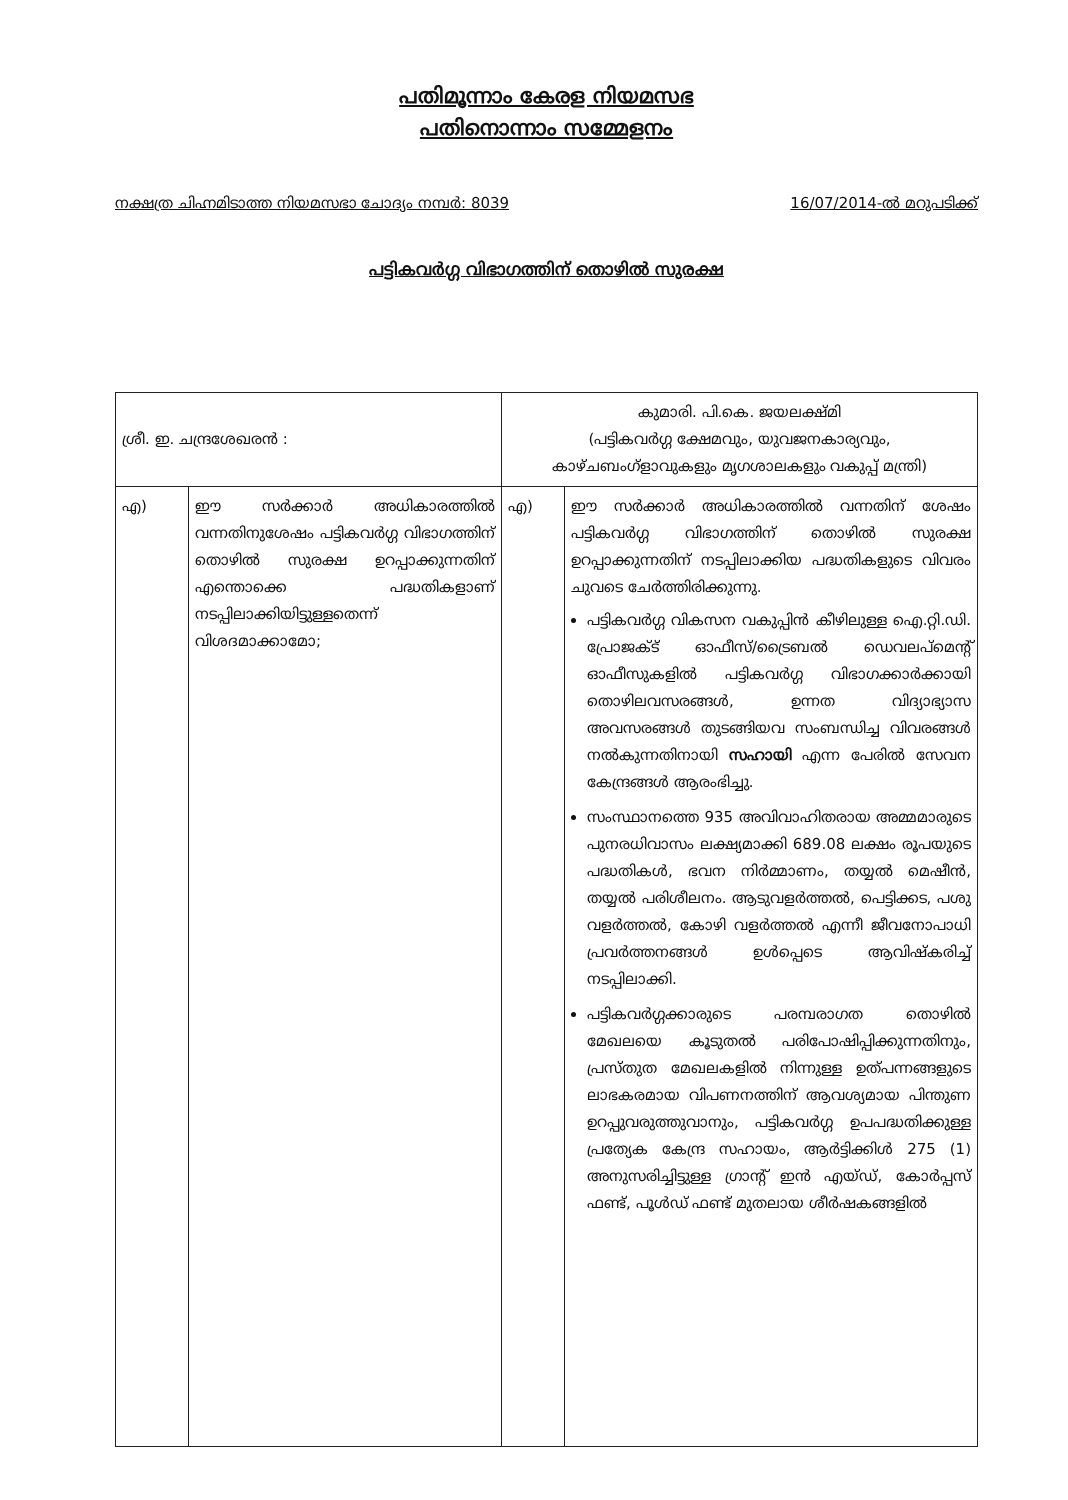പതിമൂന്നാം കേരള നിയമസഭ
പതിനൊന്നാം സമ്മേളനം
നക്ഷത്ര ചിഹ്നമിടാത്ത നിയമസഭാ ചോദ്യം നമ്പർ: 8039 16/07/2014-ൽ മറുപടിക്ക്
പട്ടികവർഗ്ഗ വിഭാഗത്തിന് തൊഴിൽ സുരക്ഷ
| ശ്രീ. ഇ. ചന്ദ്രശേഖരൻ : | | കുമാരി. പി.കെ. ജയലക്ഷ്മി (പട്ടികവർഗ്ഗ ക്ഷേമവും, യുവജനകാര്യവും, കാഴ്ചബംഗ്ളാവുകളും മൃഗശാലകളും വകുപ്പ് മന്ത്രി) | |
| എ) | ഈ സർക്കാർ അധികാരത്തിൽ വന്നതിനുശേഷം പട്ടികവർഗ്ഗ വിഭാഗത്തിന് തൊഴിൽ സുരക്ഷ ഉറപ്പാക്കുന്നതിന് എന്തൊക്കെ പദ്ധതികളാണ് നടപ്പിലാക്കിയിട്ടുള്ളതെന്ന് വിശദമാക്കാമോ; | എ) | ഈ സർക്കാർ അധികാരത്തിൽ വന്നതിന് ശേഷം പട്ടികവർഗ്ഗ വിഭാഗത്തിന് തൊഴിൽ സുരക്ഷ ഉറപ്പാക്കുന്നതിന് നടപ്പിലാക്കിയ പദ്ധതികളുടെ വിവരം ചുവടെ ചേർത്തിരിക്കുന്നു. പട്ടികവർഗ്ഗ വികസന വകുപ്പിൻ കീഴിലുള്ള ഐ.റ്റി.ഡി. പ്രോജക്ട് ഓഫീസ്/ട്രൈബൽ ഡെവലപ്മെന്റ് ഓഫീസുകളിൽ പട്ടികവർഗ്ഗ വിഭാഗക്കാർക്കായി തൊഴിലവസരങ്ങൾ, ഉന്നത വിദ്യാഭ്യാസ അവസരങ്ങൾ തുടങ്ങിയവ സംബന്ധിച്ച വിവരങ്ങൾ നൽകുന്നതിനായി സഹായി എന്ന പേരിൽ സേവന കേന്ദ്രങ്ങൾ ആരംഭിച്ചു. സംസ്ഥാനത്തെ 935 അവിവാഹിതരായ അമ്മമാരുടെ പുനരധിവാസം ലക്ഷ്യമാക്കി 689.08 ലക്ഷം രൂപയുടെ പദ്ധതികൾ, ഭവന നിർമ്മാണം, തയ്യൽ മെഷീൻ, തയ്യൽ പരിശീലനം. ആടുവളർത്തൽ, പെട്ടിക്കട, പശു വളർത്തൽ, കോഴി വളർത്തൽ എന്നീ ജീവനോപാധി പ്രവർത്തനങ്ങൾ ഉൾപ്പെടെ ആവിഷ്കരിച്ച് നടപ്പിലാക്കി. പട്ടികവർഗ്ഗക്കാരുടെ പരമ്പരാഗത തൊഴിൽ മേഖലയെ കൂടുതൽ പരിപോഷിപ്പിക്കുന്നതിനും, പ്രസ്തുത മേഖലകളിൽ നിന്നുള്ള ഉത്പന്നങ്ങളുടെ ലാഭകരമായ വിപണനത്തിന് ആവശ്യമായ പിന്തുണ ഉറപ്പുവരുത്തുവാനും, പട്ടികവർഗ്ഗ ഉപപദ്ധതിക്കുള്ള പ്രത്യേക കേന്ദ്ര സഹായം, ആർട്ടിക്കിൾ 275 (1) അനുസരിച്ചിട്ടുള്ള ഗ്രാന്റ് ഇൻ എയ്ഡ്, കോർപ്പസ് ഫണ്ട്, പൂൾഡ് ഫണ്ട് മുതലായ ശീർഷകങ്ങളിൽ |